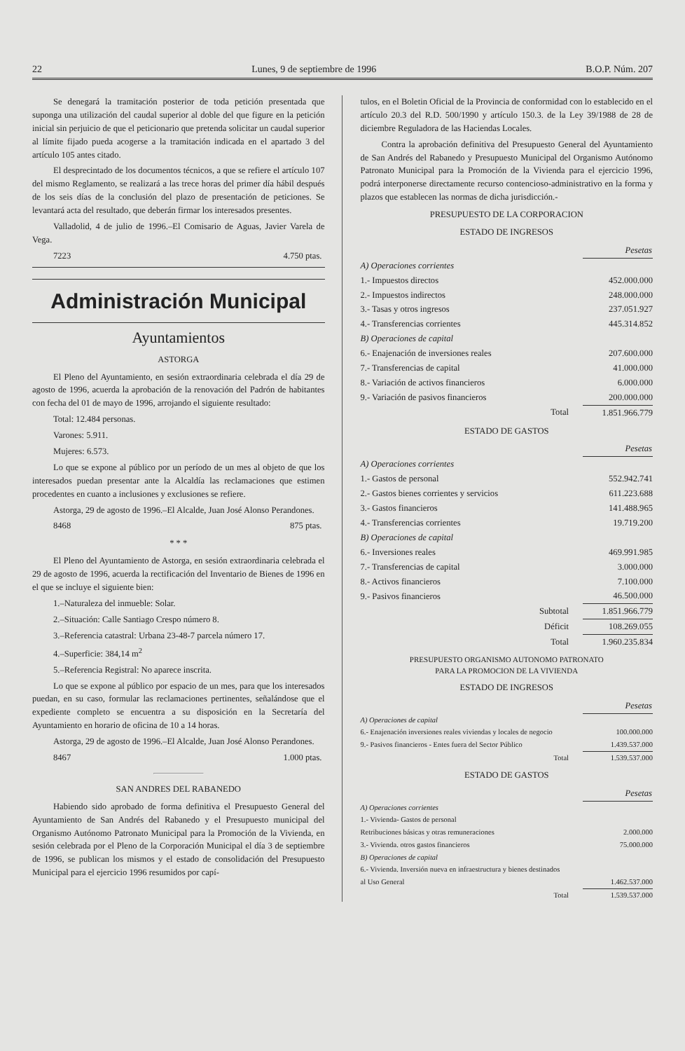22 Lunes, 9 de septiembre de 1996 B.O.P. Núm. 207
Se denegará la tramitación posterior de toda petición presentada que suponga una utilización del caudal superior al doble del que figure en la petición inicial sin perjuicio de que el peticionario que pretenda solicitar un caudal superior al límite fijado pueda acogerse a la tramitación indicada en el apartado 3 del artículo 105 antes citado.
El desprecintado de los documentos técnicos, a que se refiere el artículo 107 del mismo Reglamento, se realizará a las trece horas del primer día hábil después de los seis días de la conclusión del plazo de presentación de peticiones. Se levantará acta del resultado, que deberán firmar los interesados presentes.
Valladolid, 4 de julio de 1996.–El Comisario de Aguas, Javier Varela de Vega.
7223 4.750 ptas.
Administración Municipal
Ayuntamientos
ASTORGA
El Pleno del Ayuntamiento, en sesión extraordinaria celebrada el día 29 de agosto de 1996, acuerda la aprobación de la renovación del Padrón de habitantes con fecha del 01 de mayo de 1996, arrojando el siguiente resultado:
Total: 12.484 personas.
Varones: 5.911.
Mujeres: 6.573.
Lo que se expone al público por un período de un mes al objeto de que los interesados puedan presentar ante la Alcaldía las reclamaciones que estimen procedentes en cuanto a inclusiones y exclusiones se refiere.
Astorga, 29 de agosto de 1996.–El Alcalde, Juan José Alonso Perandones.
8468 875 ptas.
* * *
El Pleno del Ayuntamiento de Astorga, en sesión extraordinaria celebrada el 29 de agosto de 1996, acuerda la rectificación del Inventario de Bienes de 1996 en el que se incluye el siguiente bien:
1.–Naturaleza del inmueble: Solar.
2.–Situación: Calle Santiago Crespo número 8.
3.–Referencia catastral: Urbana 23-48-7 parcela número 17.
4.–Superficie: 384,14 m<sup>2</sup>
5.–Referencia Registral: No aparece inscrita.
Lo que se expone al público por espacio de un mes, para que los interesados puedan, en su caso, formular las reclamaciones pertinentes, señalándose que el expediente completo se encuentra a su disposición en la Secretaría del Ayuntamiento en horario de oficina de 10 a 14 horas.
Astorga, 29 de agosto de 1996.–El Alcalde, Juan José Alonso Perandones.
8467 1.000 ptas.
SAN ANDRES DEL RABANEDO
Habiendo sido aprobado de forma definitiva el Presupuesto General del Ayuntamiento de San Andrés del Rabanedo y el Presupuesto municipal del Organismo Autónomo Patronato Municipal para la Promoción de la Vivienda, en sesión celebrada por el Pleno de la Corporación Municipal el día 3 de septiembre de 1996, se publican los mismos y el estado de consolidación del Presupuesto Municipal para el ejercicio 1996 resumidos por capí-
tulos, en el Boletin Oficial de la Provincia de conformidad con lo establecido en el artículo 20.3 del R.D. 500/1990 y artículo 150.3. de la Ley 39/1988 de 28 de diciembre Reguladora de las Haciendas Locales.
Contra la aprobación definitiva del Presupuesto General del Ayuntamiento de San Andrés del Rabanedo y Presupuesto Municipal del Organismo Autónomo Patronato Municipal para la Promoción de la Vivienda para el ejercicio 1996, podrá interponerse directamente recurso contencioso-administrativo en la forma y plazos que establecen las normas de dicha jurisdicción.-
PRESUPUESTO DE LA CORPORACION
ESTADO DE INGRESOS
| | Pesetas |
| --- | --- |
| A) Operaciones corrientes | |
| 1.- Impuestos directos | 452.000.000 |
| 2.- Impuestos indirectos | 248.000.000 |
| 3.- Tasas y otros ingresos | 237.051.927 |
| 4.- Transferencias corrientes | 445.314.852 |
| B) Operaciones de capital | |
| 6.- Enajenación de inversiones reales | 207.600.000 |
| 7.- Transferencias de capital | 41.000.000 |
| 8.- Variación de activos financieros | 6.000.000 |
| 9.- Variación de pasivos financieros | 200.000.000 |
| Total | 1.851.966.779 |
ESTADO DE GASTOS
| | Pesetas |
| --- | --- |
| A) Operaciones corrientes | |
| 1.- Gastos de personal | 552.942.741 |
| 2.- Gastos bienes corrientes y servicios | 611.223.688 |
| 3.- Gastos financieros | 141.488.965 |
| 4.- Transferencias corrientes | 19.719.200 |
| B) Operaciones de capital | |
| 6.- Inversiones reales | 469.991.985 |
| 7.- Transferencias de capital | 3.000.000 |
| 8.- Activos financieros | 7.100.000 |
| 9.- Pasivos financieros | 46.500.000 |
| Subtotal | 1.851.966.779 |
| Déficit | 108.269.055 |
| Total | 1.960.235.834 |
PRESUPUESTO ORGANISMO AUTONOMO PATRONATO
PARA LA PROMOCION DE LA VIVIENDA
ESTADO DE INGRESOS
| | Pesetas |
| --- | --- |
| A) Operaciones de capital | |
| 6.- Enajenación inversiones reales viviendas y locales de negocio | 100.000.000 |
| 9.- Pasivos financieros - Entes fuera del Sector Público | 1.439.537.000 |
| Total | 1.539.537.000 |
ESTADO DE GASTOS
| | Pesetas |
| --- | --- |
| A) Operaciones corrientes | |
| 1.- Vivienda- Gastos de personal | |
| Retribuciones básicas y otras remuneraciones | 2.000.000 |
| 3.- Vivienda. otros gastos financieros | 75.000.000 |
| B) Operaciones de capital | |
| 6.- Vivienda. Inversión nueva en infraestructura y bienes destinados | |
| al Uso General | 1.462.537.000 |
| Total | 1.539.537.000 |